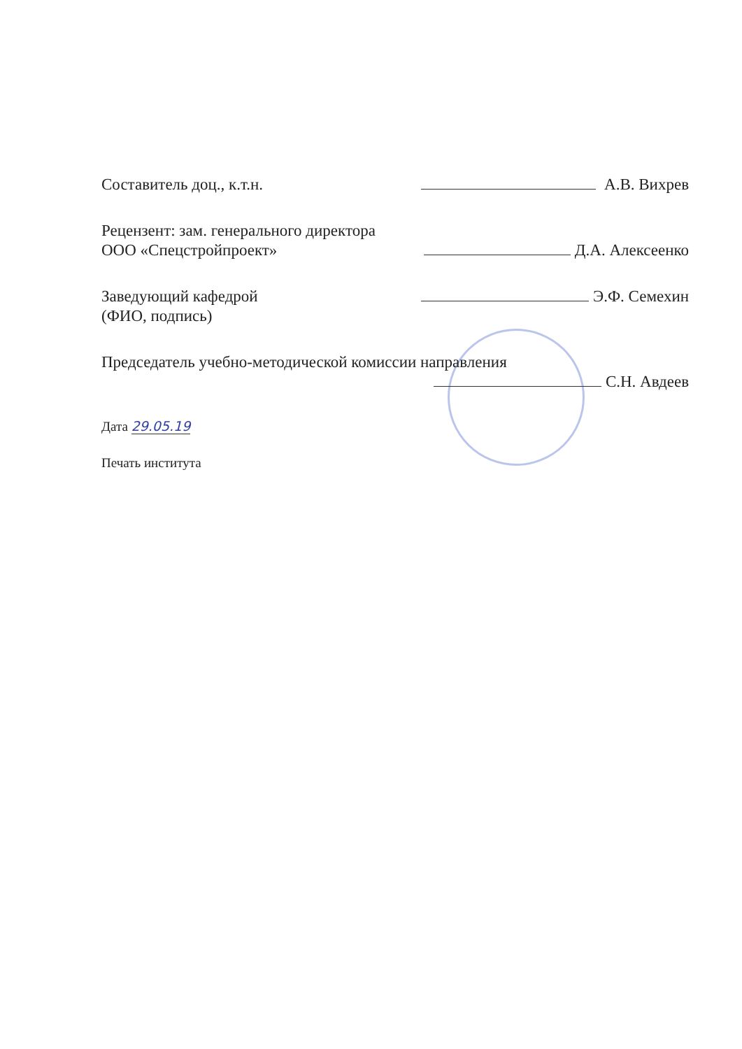Составитель доц., к.т.н. А.В. Вихрев
Рецензент: зам. генерального директора
ООО «Спецстройпроект» Д.А. Алексеенко
Заведующий кафедрой Э.Ф. Семехин
(ФИО, подпись)
Председатель учебно-методической комиссии направления
С.Н. Авдеев
Дата 29.05.19
Печать института